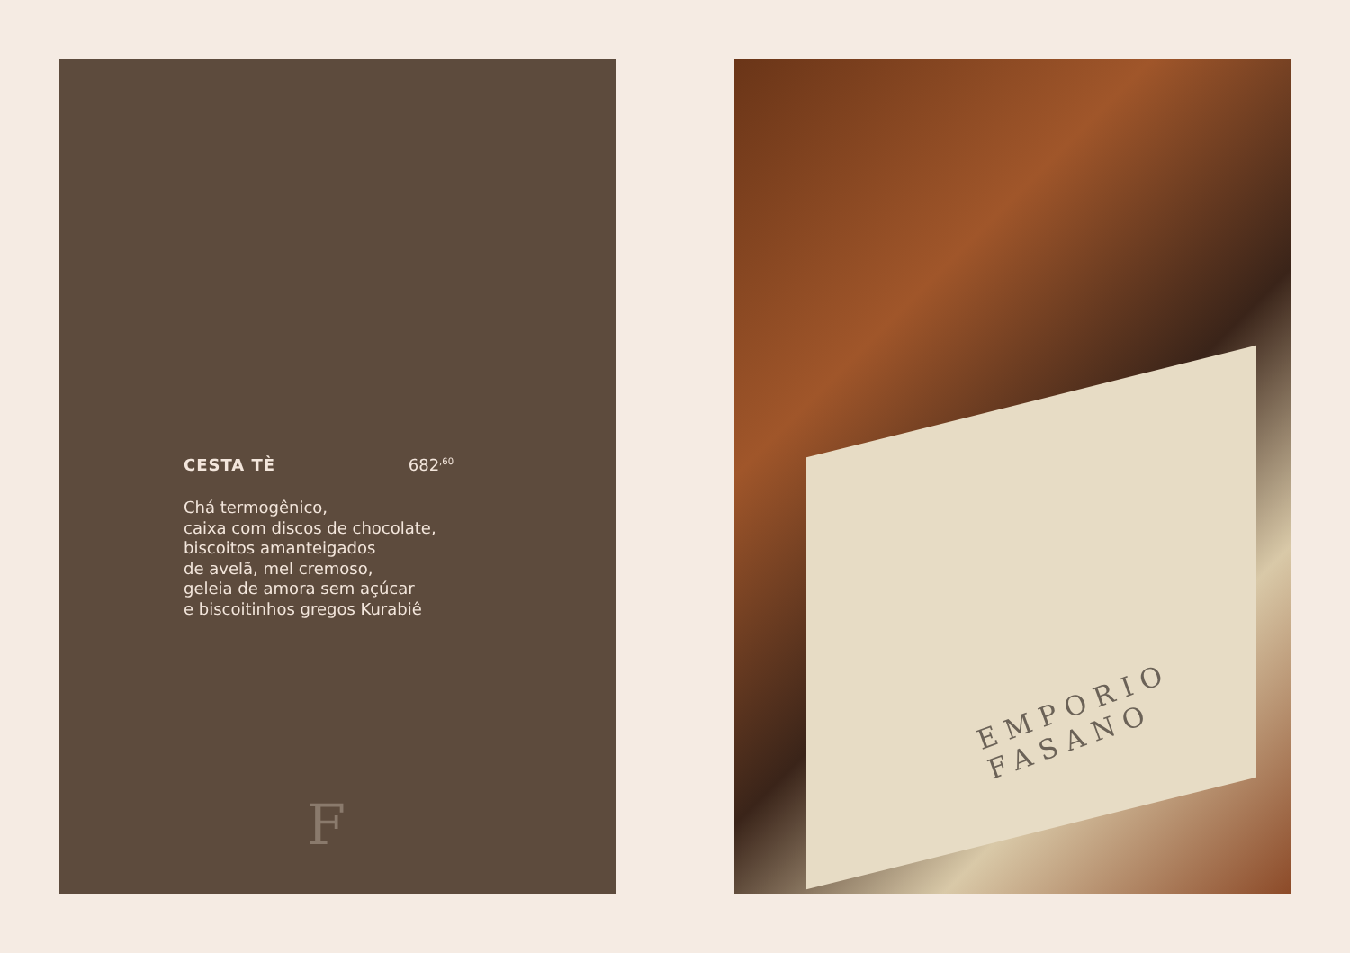CESTA TÈ 682<sup>,60</sup>
Chá termogênico,
caixa com discos de chocolate,
biscoitos amanteigados
de avelã, mel cremoso,
geleia de amora sem açúcar
e biscoitinhos gregos Kurabiê
F
EMPORIO
FASANO